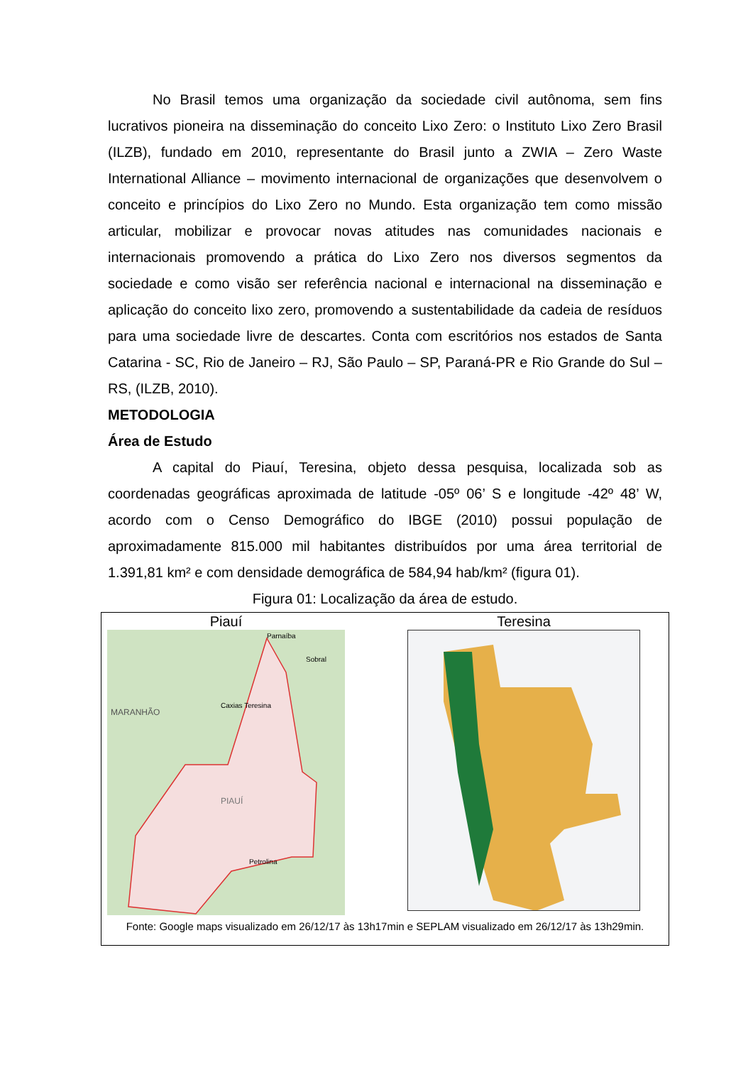No Brasil temos uma organização da sociedade civil autônoma, sem fins lucrativos pioneira na disseminação do conceito Lixo Zero: o Instituto Lixo Zero Brasil (ILZB), fundado em 2010, representante do Brasil junto a ZWIA – Zero Waste International Alliance – movimento internacional de organizações que desenvolvem o conceito e princípios do Lixo Zero no Mundo. Esta organização tem como missão articular, mobilizar e provocar novas atitudes nas comunidades nacionais e internacionais promovendo a prática do Lixo Zero nos diversos segmentos da sociedade e como visão ser referência nacional e internacional na disseminação e aplicação do conceito lixo zero, promovendo a sustentabilidade da cadeia de resíduos para uma sociedade livre de descartes. Conta com escritórios nos estados de Santa Catarina - SC, Rio de Janeiro – RJ, São Paulo – SP, Paraná-PR e Rio Grande do Sul – RS, (ILZB, 2010).
METODOLOGIA
Área de Estudo
A capital do Piauí, Teresina, objeto dessa pesquisa, localizada sob as coordenadas geográficas aproximada de latitude -05º 06’ S e longitude -42º 48’ W, acordo com o Censo Demográfico do IBGE (2010) possui população de aproximadamente 815.000 mil habitantes distribuídos por uma área territorial de 1.391,81 km² e com densidade demográfica de 584,94 hab/km² (figura 01).
Figura 01: Localização da área de estudo.
Piauí
MARANHÃO
PIAUÍ
Caxias Teresina
Sobral
Petrolina
Parnaíba
Teresina
Fonte: Google maps visualizado em 26/12/17 às 13h17min e SEPLAM visualizado em 26/12/17 às 13h29min.